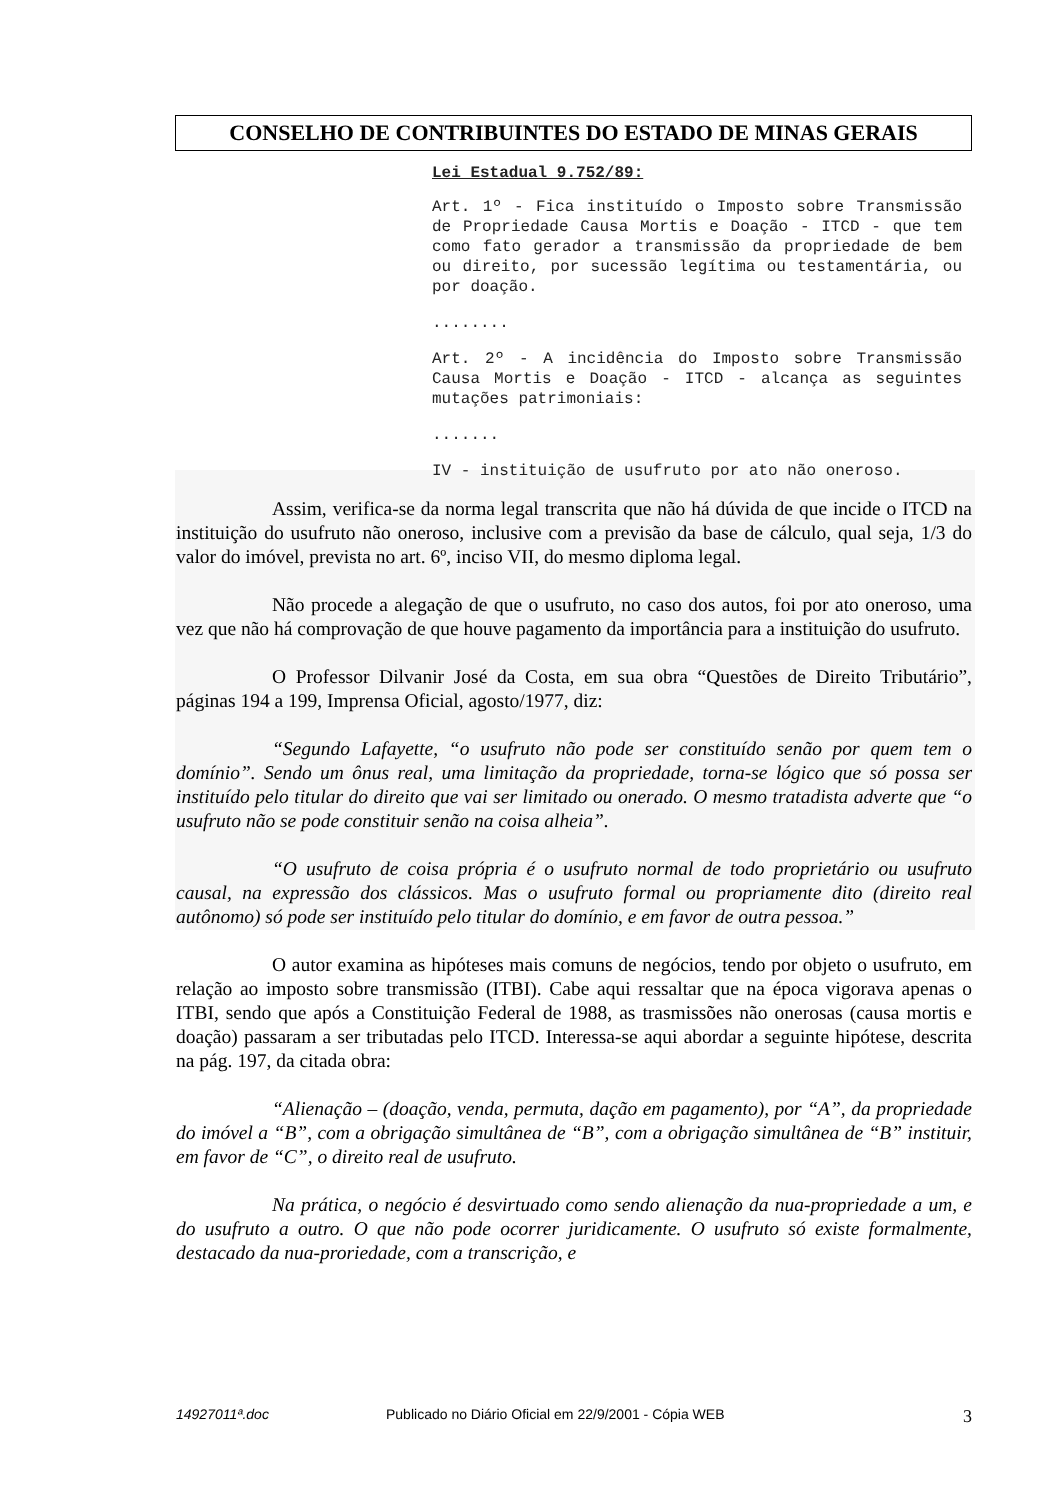CONSELHO DE CONTRIBUINTES DO ESTADO DE MINAS GERAIS
Lei Estadual 9.752/89:
Art. 1º - Fica instituído o Imposto sobre Transmissão de Propriedade Causa Mortis e Doação - ITCD - que tem como fato gerador a transmissão da propriedade de bem ou direito, por sucessão legítima ou testamentária, ou por doação.
........
Art. 2º - A incidência do Imposto sobre Transmissão Causa Mortis e Doação - ITCD - alcança as seguintes mutações patrimoniais:
.......
IV - instituição de usufruto por ato não oneroso.
Assim, verifica-se da norma legal transcrita que não há dúvida de que incide o ITCD na instituição do usufruto não oneroso, inclusive com a previsão da base de cálculo, qual seja, 1/3 do valor do imóvel, prevista no art. 6º, inciso VII, do mesmo diploma legal.
Não procede a alegação de que o usufruto, no caso dos autos, foi por ato oneroso, uma vez que não há comprovação de que houve pagamento da importância para a instituição do usufruto.
O Professor Dilvanir José da Costa, em sua obra “Questões de Direito Tributário”, páginas 194 a 199, Imprensa Oficial, agosto/1977, diz:
“Segundo Lafayette, “o usufruto não pode ser constituído senão por quem tem o domínio”. Sendo um ônus real, uma limitação da propriedade, torna-se lógico que só possa ser instituído pelo titular do direito que vai ser limitado ou onerado. O mesmo tratadista adverte que “o usufruto não se pode constituir senão na coisa alheia”.
“O usufruto de coisa própria é o usufruto normal de todo proprietário ou usufruto causal, na expressão dos clássicos. Mas o usufruto formal ou propriamente dito (direito real autônomo) só pode ser instituído pelo titular do domínio, e em favor de outra pessoa.”
O autor examina as hipóteses mais comuns de negócios, tendo por objeto o usufruto, em relação ao imposto sobre transmissão (ITBI). Cabe aqui ressaltar que na época vigorava apenas o ITBI, sendo que após a Constituição Federal de 1988, as trasmissões não onerosas (causa mortis e doação) passaram a ser tributadas pelo ITCD. Interessa-se aqui abordar a seguinte hipótese, descrita na pág. 197, da citada obra:
“Alienação – (doação, venda, permuta, dação em pagamento), por “A”, da propriedade do imóvel a “B”, com a obrigação simultânea de “B”, com a obrigação simultânea de “B” instituir, em favor de “C”, o direito real de usufruto.
Na prática, o negócio é desvirtuado como sendo alienação da nua-propriedade a um, e do usufruto a outro. O que não pode ocorrer juridicamente. O usufruto só existe formalmente, destacado da nua-proriedade, com a transcrição, e
14927011ª.doc Publicado no Diário Oficial em 22/9/2001 - Cópia WEB 3